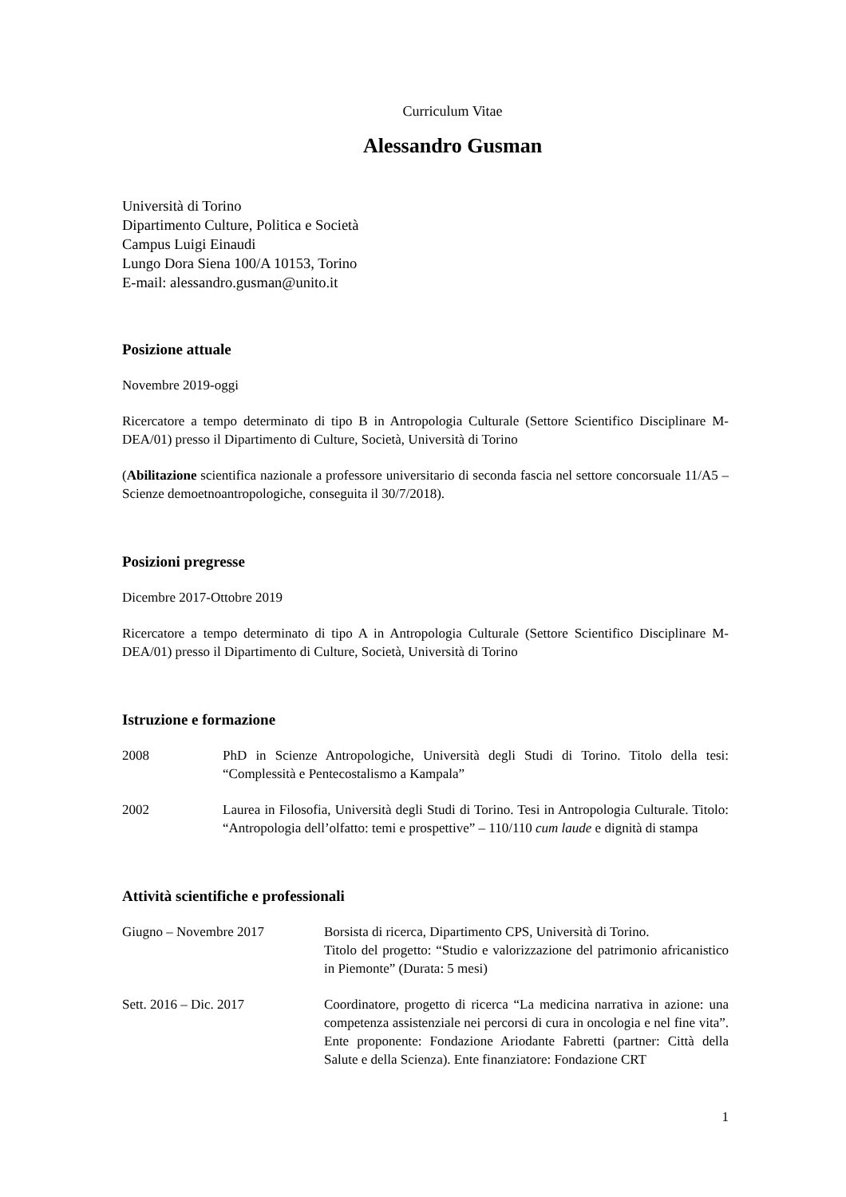Curriculum Vitae
Alessandro Gusman
Università di Torino
Dipartimento Culture, Politica e Società
Campus Luigi Einaudi
Lungo Dora Siena 100/A 10153, Torino
E-mail: alessandro.gusman@unito.it
Posizione attuale
Novembre 2019-oggi
Ricercatore a tempo determinato di tipo B in Antropologia Culturale (Settore Scientifico Disciplinare M-DEA/01) presso il Dipartimento di Culture, Società, Università di Torino
(Abilitazione scientifica nazionale a professore universitario di seconda fascia nel settore concorsuale 11/A5 – Scienze demoetnoantropologiche, conseguita il 30/7/2018).
Posizioni pregresse
Dicembre 2017-Ottobre 2019
Ricercatore a tempo determinato di tipo A in Antropologia Culturale (Settore Scientifico Disciplinare M-DEA/01) presso il Dipartimento di Culture, Società, Università di Torino
Istruzione e formazione
2008 PhD in Scienze Antropologiche, Università degli Studi di Torino. Titolo della tesi: “Complessità e Pentecostalismo a Kampala”
2002 Laurea in Filosofia, Università degli Studi di Torino. Tesi in Antropologia Culturale. Titolo: “Antropologia dell’olfatto: temi e prospettive” – 110/110 cum laude e dignità di stampa
Attività scientifiche e professionali
Giugno – Novembre 2017 Borsista di ricerca, Dipartimento CPS, Università di Torino.
Titolo del progetto: “Studio e valorizzazione del patrimonio africanistico in Piemonte” (Durata: 5 mesi)
Sett. 2016 – Dic. 2017 Coordinatore, progetto di ricerca “La medicina narrativa in azione: una competenza assistenziale nei percorsi di cura in oncologia e nel fine vita”. Ente proponente: Fondazione Ariodante Fabretti (partner: Città della Salute e della Scienza). Ente finanziatore: Fondazione CRT
1